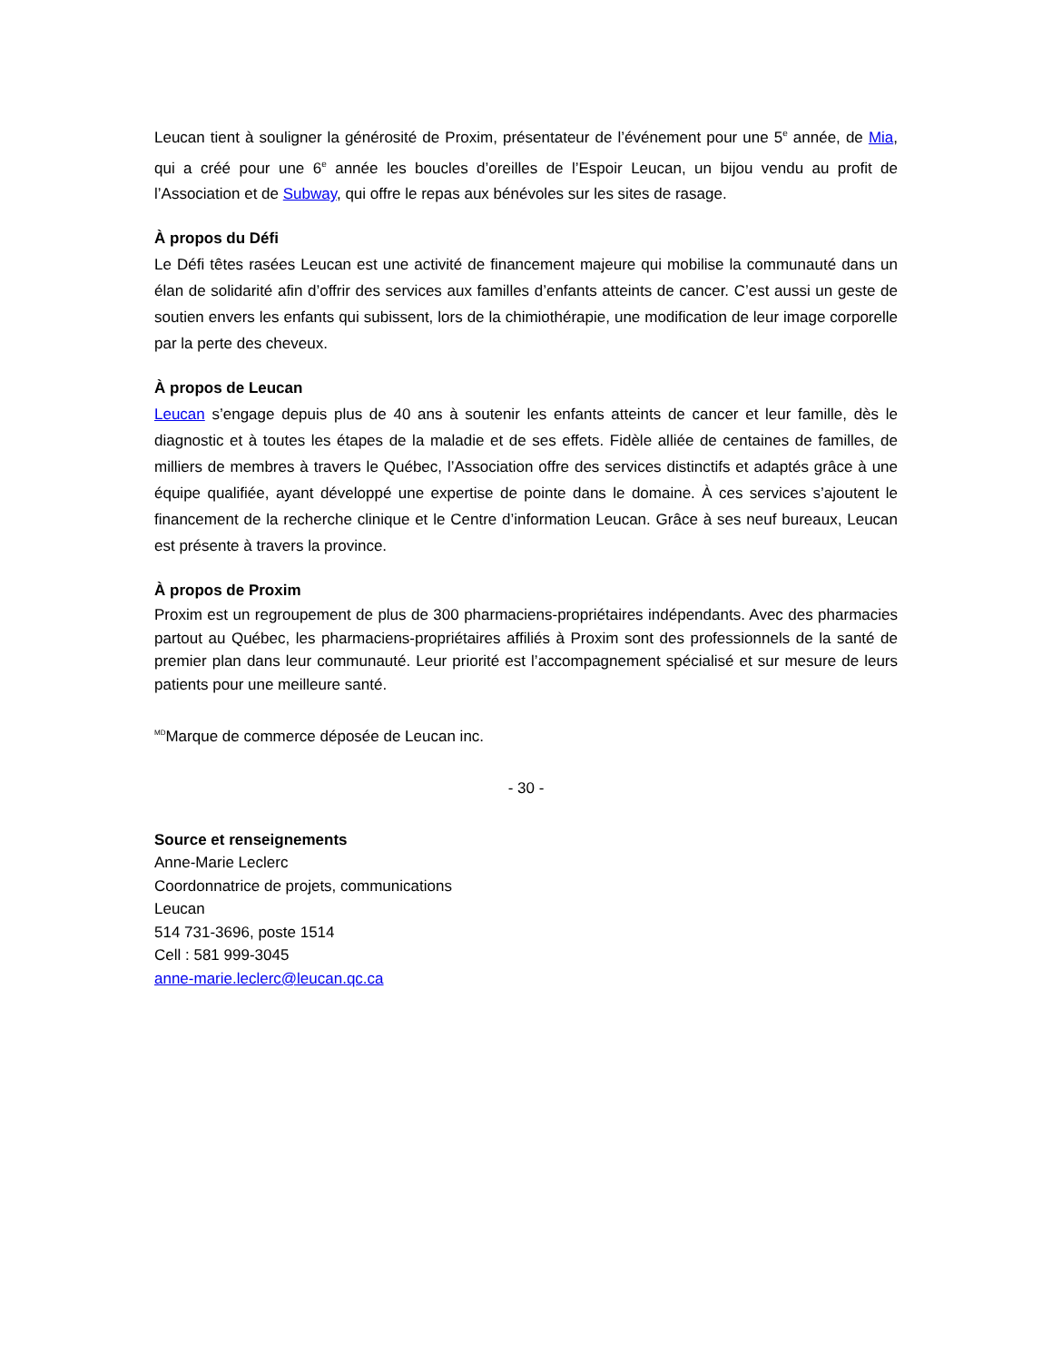Leucan tient à souligner la générosité de Proxim, présentateur de l’événement pour une 5<sup>e</sup> année, de Mia, qui a créé pour une 6<sup>e</sup> année les boucles d’oreilles de l’Espoir Leucan, un bijou vendu au profit de l’Association et de Subway, qui offre le repas aux bénévoles sur les sites de rasage.
À propos du Défi
Le Défi têtes rasées Leucan est une activité de financement majeure qui mobilise la communauté dans un élan de solidarité afin d’offrir des services aux familles d’enfants atteints de cancer. C’est aussi un geste de soutien envers les enfants qui subissent, lors de la chimiothérapie, une modification de leur image corporelle par la perte des cheveux.
À propos de Leucan
Leucan s’engage depuis plus de 40 ans à soutenir les enfants atteints de cancer et leur famille, dès le diagnostic et à toutes les étapes de la maladie et de ses effets. Fidèle alliée de centaines de familles, de milliers de membres à travers le Québec, l’Association offre des services distinctifs et adaptés grâce à une équipe qualifiée, ayant développé une expertise de pointe dans le domaine. À ces services s’ajoutent le financement de la recherche clinique et le Centre d’information Leucan. Grâce à ses neuf bureaux, Leucan est présente à travers la province.
À propos de Proxim
Proxim est un regroupement de plus de 300 pharmaciens-propriétaires indépendants. Avec des pharmacies partout au Québec, les pharmaciens-propriétaires affiliés à Proxim sont des professionnels de la santé de premier plan dans leur communauté. Leur priorité est l’accompagnement spécialisé et sur mesure de leurs patients pour une meilleure santé.
<sup>MD</sup>Marque de commerce déposée de Leucan inc.
- 30 -
Source et renseignements
Anne-Marie Leclerc
Coordonnatrice de projets, communications
Leucan
514 731-3696, poste 1514
Cell : 581 999-3045
anne-marie.leclerc@leucan.qc.ca